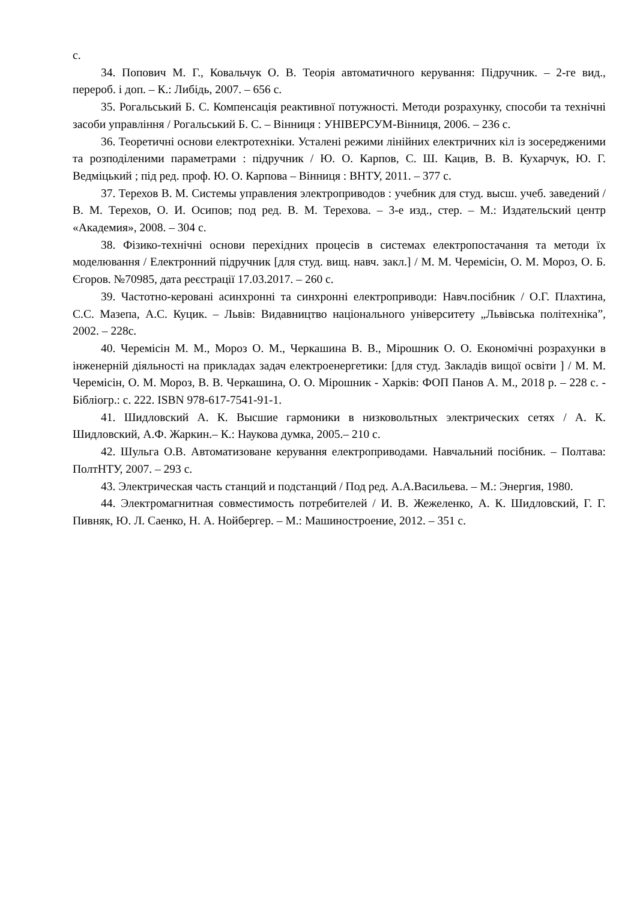с.
34. Попович М. Г., Ковальчук О. В. Теорія автоматичного керування: Підручник. – 2-ге вид., перероб. і доп. – К.: Либідь, 2007. – 656 с.
35. Рогальський Б. С. Компенсація реактивної потужності. Методи розрахунку, способи та технічні засоби управління / Рогальський Б. С. – Вінниця : УНІВЕРСУМ-Вінниця, 2006. – 236 с.
36. Теоретичні основи електротехніки. Усталені режими лінійних електричних кіл із зосередженими та розподіленими параметрами : підручник / Ю. О. Карпов, С. Ш. Кацив, В. В. Кухарчук, Ю. Г. Ведміцький ; під ред. проф. Ю. О. Карпова – Вінниця : ВНТУ, 2011. – 377 с.
37. Терехов В. М. Системы управления электроприводов : учебник для студ. высш. учеб. заведений / В. М. Терехов, О. И. Осипов; под ред. В. М. Терехова. – 3-е изд., стер. – М.: Издательский центр «Академия», 2008. – 304 с.
38. Фізико-технічні основи перехідних процесів в системах електропостачання та методи їх моделювання / Електронний підручник [для студ. вищ. навч. закл.] / М. М. Черемісін, О. М. Мороз, О. Б. Єгоров. №70985, дата реєстрації 17.03.2017. – 260 с.
39. Частотно-керовані асинхронні та синхронні електроприводи: Навч.посібник / О.Г. Плахтина, С.С. Мазепа, А.С. Куцик. – Львів: Видавництво національного університету „Львівська політехніка”, 2002. – 228с.
40. Черемісін М. М., Мороз О. М., Черкашина В. В., Мірошник О. О. Економічні розрахунки в інженерній діяльності на прикладах задач електроенергетики: [для студ. Закладів вищої освіти ] / М. М. Черемісін, О. М. Мороз, В. В. Черкашина, О. О. Мірошник - Харків: ФОП Панов А. М., 2018 р. – 228 с. - Бібліогр.: с. 222. ISBN 978-617-7541-91-1.
41. Шидловский А. К. Высшие гармоники в низковольтных электрических сетях / А. К. Шидловский, А.Ф. Жаркин.– К.: Наукова думка, 2005.– 210 с.
42. Шульга О.В. Автоматизоване керування електроприводами. Навчальний посібник. – Полтава: ПолтНТУ, 2007. – 293 с.
43. Электрическая часть станций и подстанций / Под ред. А.А.Васильева. – М.: Энергия, 1980.
44. Электромагнитная совместимость потребителей / И. В. Жежеленко, А. К. Шидловский, Г. Г. Пивняк, Ю. Л. Саенко, Н. А. Нойбергер. – М.: Машиностроение, 2012. – 351 с.